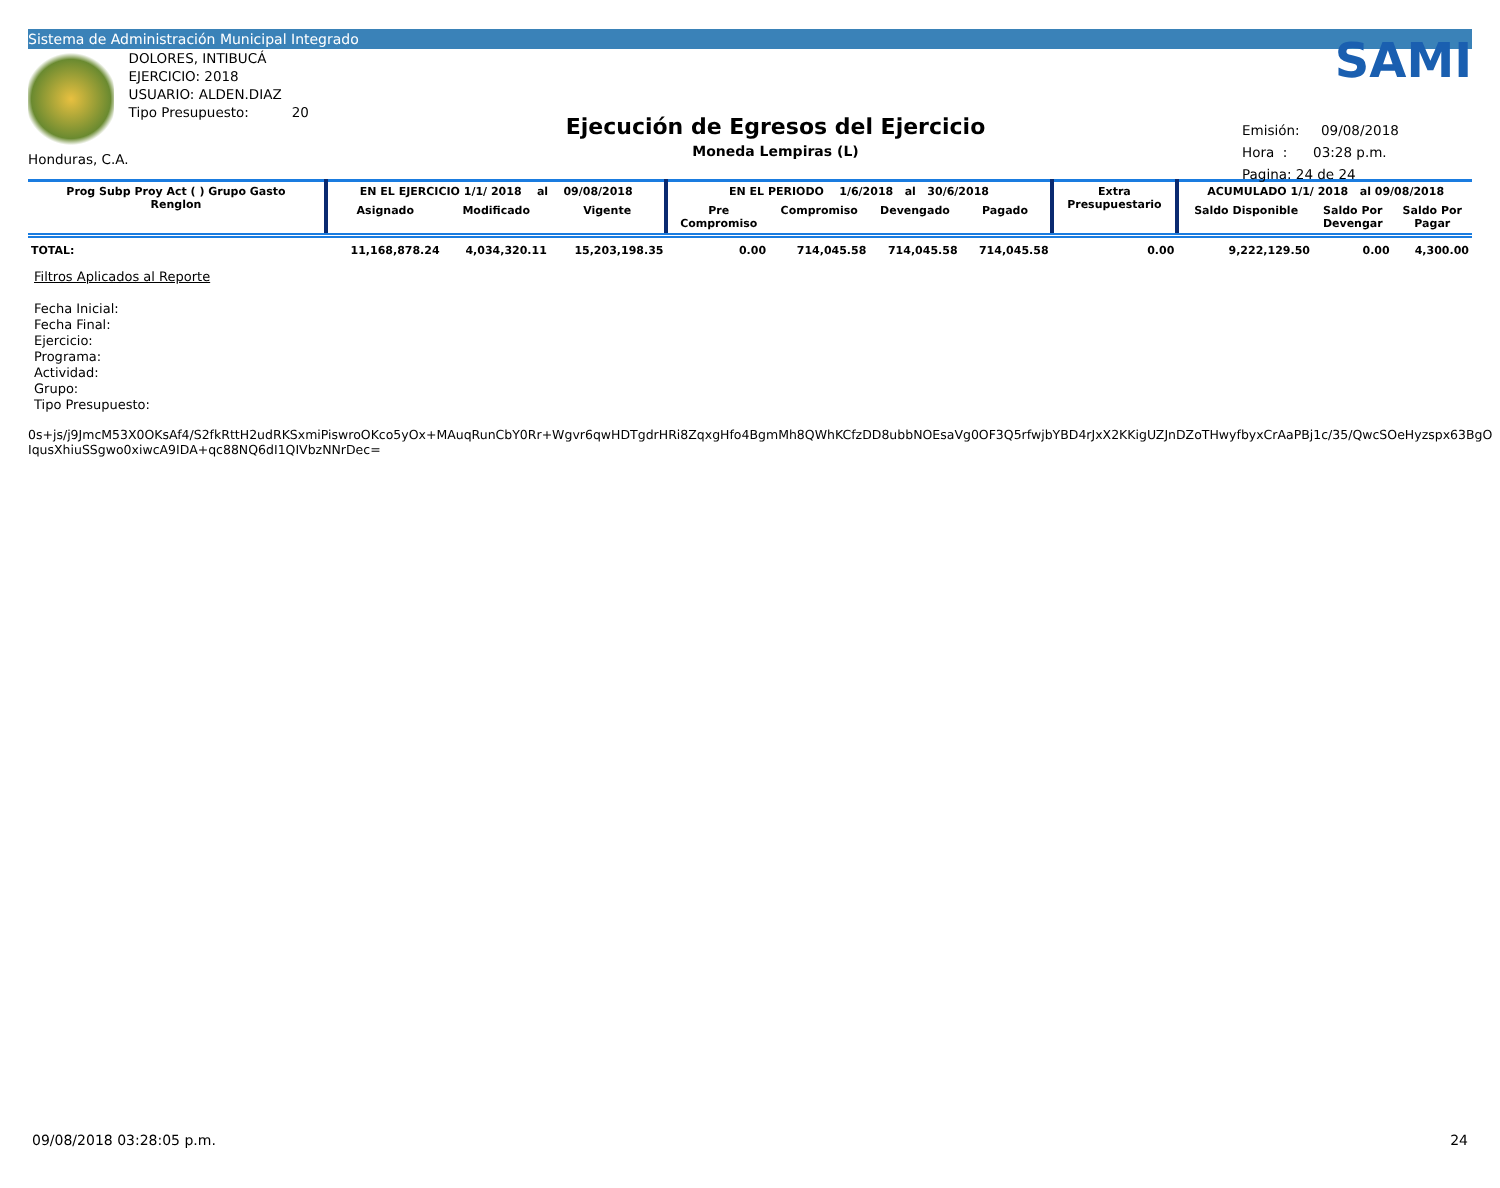Sistema de Administración Municipal Integrado
Honduras, C.A.
DOLORES, INTIBUCÁ
EJERCICIO: 2018
USUARIO: ALDEN.DIAZ
Tipo Presupuesto: 20
Ejecución de Egresos del Ejercicio
Moneda Lempiras (L)
SAMI
Emisión: 09/08/2018
Hora : 03:28 p.m.
Pagina: 24 de 24
| Prog Subp Proy Act ( ) Grupo Gasto Renglon | EN EL EJERCICIO 1/1/ 2018 al 09/08/2018 | | | EN EL PERIODO 1/6/2018 al 30/6/2018 | | | | Extra Presupuestario | ACUMULADO 1/1/ 2018 al 09/08/2018 | | |
| --- | --- | --- | --- | --- | --- | --- | --- | --- | --- | --- | --- |
| | Asignado | Modificado | Vigente | Pre Compromiso | Compromiso | Devengado | Pagado | | Saldo Disponible | Saldo Por Devengar | Saldo Por Pagar |
| TOTAL: | 11,168,878.24 | 4,034,320.11 | 15,203,198.35 | 0.00 | 714,045.58 | 714,045.58 | 714,045.58 | 0.00 | 9,222,129.50 | 0.00 | 4,300.00 |
Filtros Aplicados al Reporte
Fecha Inicial:
Fecha Final:
Ejercicio:
Programa:
Actividad:
Grupo:
Tipo Presupuesto:
0s+js/j9JmcM53X0OKsAf4/S2fkRttH2udRKSxmiPiswroOKco5yOx+MAuqRunCbY0Rr+Wgvr6qwHDTgdrHRi8ZqxgHfo4BgmMh8QWhKCfzDD8ubbNOEsaVg0OF3Q5rfwjbYBD4rJxX2KKigUZJnDZoTHwyfbyxCrAaPBj1c/35/QwcSOeHyzspx63BgO
IqusXhiuSSgwo0xiwcA9IDA+qc88NQ6dI1QIVbzNNrDec=
09/08/2018 03:28:05 p.m. 24